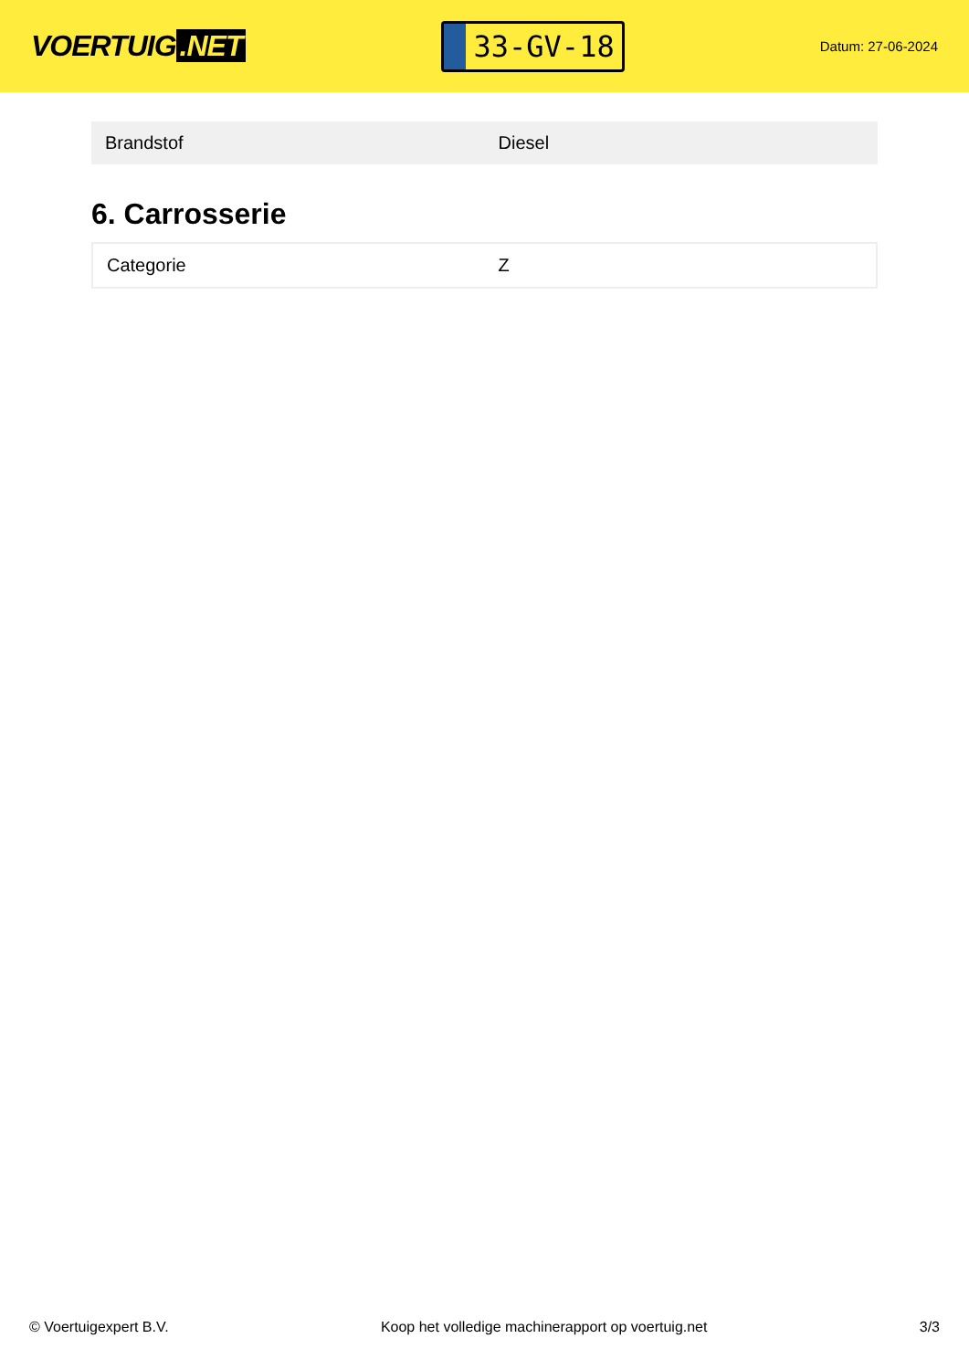VOERTUIG.NET
33-GV-18
Datum: 27-06-2024
| Brandstof | Diesel |
6. Carrosserie
| Categorie | Z |
© Voertuigexpert B.V. Koop het volledige machinerapport op voertuig.net 3/3